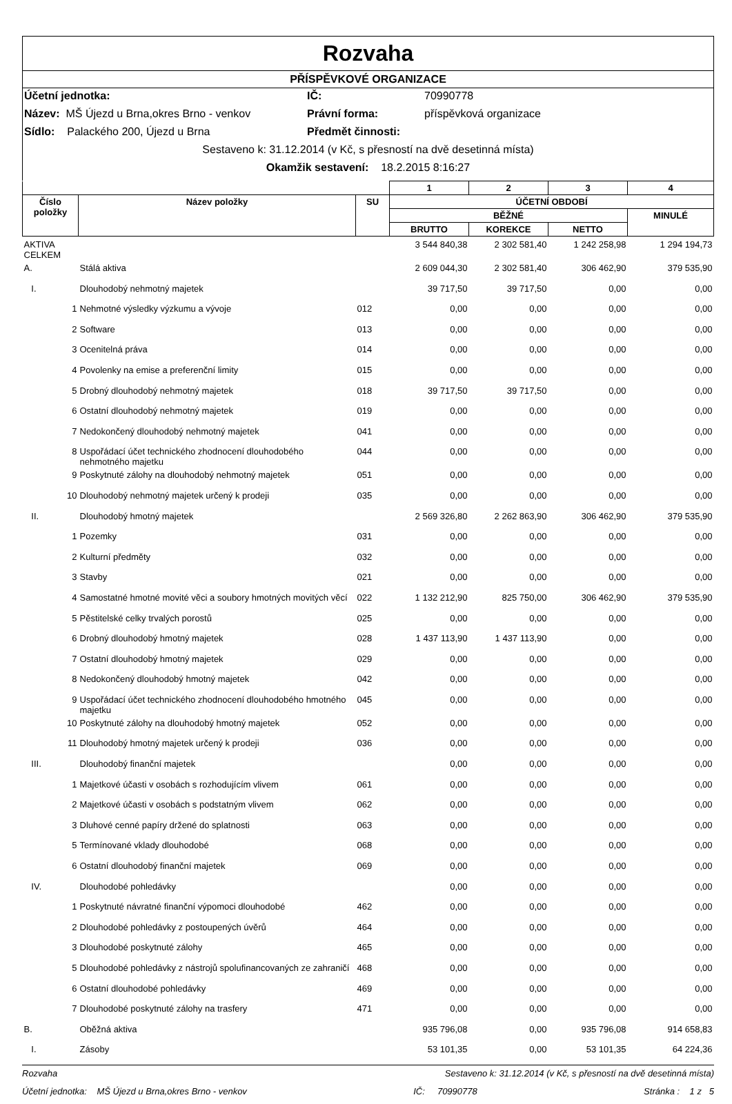Rozvaha
PŘÍSPĚVKOVÉ ORGANIZACE
Účetní jednotka: IČ: 70990778
Název: MŠ Újezd u Brna,okres Brno - venkov Právní forma: příspěvková organizace
Sídlo: Palackého 200, Újezd u Brna Předmět činnosti:
Sestaveno k: 31.12.2014 (v Kč, s přesností na dvě desetinná místa)
Okamžik sestavení: 18.2.2015 8:16:27
| | | | 1 | 2 | 3 | 4 |
| --- | --- | --- | --- | --- | --- | --- |
| Číslo položky | Název položky | SU | ÚČETNÍ OBDOBÍ | | | |
| | | | BĚŽNÉ | | | MINULÉ |
| | | | BRUTTO | KOREKCE | NETTO | |
| AKTIVA CELKEM | | | 3 544 840,38 | 2 302 581,40 | 1 242 258,98 | 1 294 194,73 |
| A. | Stálá aktiva | | 2 609 044,30 | 2 302 581,40 | 306 462,90 | 379 535,90 |
| I. | Dlouhodobý nehmotný majetek | | 39 717,50 | 39 717,50 | 0,00 | 0,00 |
| 1 | Nehmotné výsledky výzkumu a vývoje | 012 | 0,00 | 0,00 | 0,00 | 0,00 |
| 2 | Software | 013 | 0,00 | 0,00 | 0,00 | 0,00 |
| 3 | Ocenitelná práva | 014 | 0,00 | 0,00 | 0,00 | 0,00 |
| 4 | Povolenky na emise a preferenční limity | 015 | 0,00 | 0,00 | 0,00 | 0,00 |
| 5 | Drobný dlouhodobý nehmotný majetek | 018 | 39 717,50 | 39 717,50 | 0,00 | 0,00 |
| 6 | Ostatní dlouhodobý nehmotný majetek | 019 | 0,00 | 0,00 | 0,00 | 0,00 |
| 7 | Nedokončený dlouhodobý nehmotný majetek | 041 | 0,00 | 0,00 | 0,00 | 0,00 |
| 8 | Uspořádací účet technického zhodnocení dlouhodobého nehmotného majetku | 044 | 0,00 | 0,00 | 0,00 | 0,00 |
| 9 | Poskytnuté zálohy na dlouhodobý nehmotný majetek | 051 | 0,00 | 0,00 | 0,00 | 0,00 |
| 10 | Dlouhodobý nehmotný majetek určený k prodeji | 035 | 0,00 | 0,00 | 0,00 | 0,00 |
| II. | Dlouhodobý hmotný majetek | | 2 569 326,80 | 2 262 863,90 | 306 462,90 | 379 535,90 |
| 1 | Pozemky | 031 | 0,00 | 0,00 | 0,00 | 0,00 |
| 2 | Kulturní předměty | 032 | 0,00 | 0,00 | 0,00 | 0,00 |
| 3 | Stavby | 021 | 0,00 | 0,00 | 0,00 | 0,00 |
| 4 | Samostatné hmotné movité věci a soubory hmotných movitých věcí | 022 | 1 132 212,90 | 825 750,00 | 306 462,90 | 379 535,90 |
| 5 | Pěstitelské celky trvalých porostů | 025 | 0,00 | 0,00 | 0,00 | 0,00 |
| 6 | Drobný dlouhodobý hmotný majetek | 028 | 1 437 113,90 | 1 437 113,90 | 0,00 | 0,00 |
| 7 | Ostatní dlouhodobý hmotný majetek | 029 | 0,00 | 0,00 | 0,00 | 0,00 |
| 8 | Nedokončený dlouhodobý hmotný majetek | 042 | 0,00 | 0,00 | 0,00 | 0,00 |
| 9 | Uspořádací účet technického zhodnocení dlouhodobého hmotného majetku | 045 | 0,00 | 0,00 | 0,00 | 0,00 |
| 10 | Poskytnuté zálohy na dlouhodobý hmotný majetek | 052 | 0,00 | 0,00 | 0,00 | 0,00 |
| 11 | Dlouhodobý hmotný majetek určený k prodeji | 036 | 0,00 | 0,00 | 0,00 | 0,00 |
| III. | Dlouhodobý finanční majetek | | 0,00 | 0,00 | 0,00 | 0,00 |
| 1 | Majetkové účasti v osobách s rozhodujícím vlivem | 061 | 0,00 | 0,00 | 0,00 | 0,00 |
| 2 | Majetkové účasti v osobách s podstatným vlivem | 062 | 0,00 | 0,00 | 0,00 | 0,00 |
| 3 | Dluhové cenné papíry držené do splatnosti | 063 | 0,00 | 0,00 | 0,00 | 0,00 |
| 5 | Termínované vklady dlouhodobé | 068 | 0,00 | 0,00 | 0,00 | 0,00 |
| 6 | Ostatní dlouhodobý finanční majetek | 069 | 0,00 | 0,00 | 0,00 | 0,00 |
| IV. | Dlouhodobé pohledávky | | 0,00 | 0,00 | 0,00 | 0,00 |
| 1 | Poskytnuté návratné finanční výpomoci dlouhodobé | 462 | 0,00 | 0,00 | 0,00 | 0,00 |
| 2 | Dlouhodobé pohledávky z postoupených úvěrů | 464 | 0,00 | 0,00 | 0,00 | 0,00 |
| 3 | Dlouhodobé poskytnuté zálohy | 465 | 0,00 | 0,00 | 0,00 | 0,00 |
| 5 | Dlouhodobé pohledávky z nástrojů spolufinancovaných ze zahraničí | 468 | 0,00 | 0,00 | 0,00 | 0,00 |
| 6 | Ostatní dlouhodobé pohledávky | 469 | 0,00 | 0,00 | 0,00 | 0,00 |
| 7 | Dlouhodobé poskytnuté zálohy na trasfery | 471 | 0,00 | 0,00 | 0,00 | 0,00 |
| B. | Oběžná aktiva | | 935 796,08 | 0,00 | 935 796,08 | 914 658,83 |
| I. | Zásoby | | 53 101,35 | 0,00 | 53 101,35 | 64 224,36 |
Rozvaha Sestaveno k: 31.12.2014 (v Kč, s přesností na dvě desetinná místa)
Účetní jednotka: MŠ Újezd u Brna,okres Brno - venkov IČ: 70990778 Stránka : 1 z 5